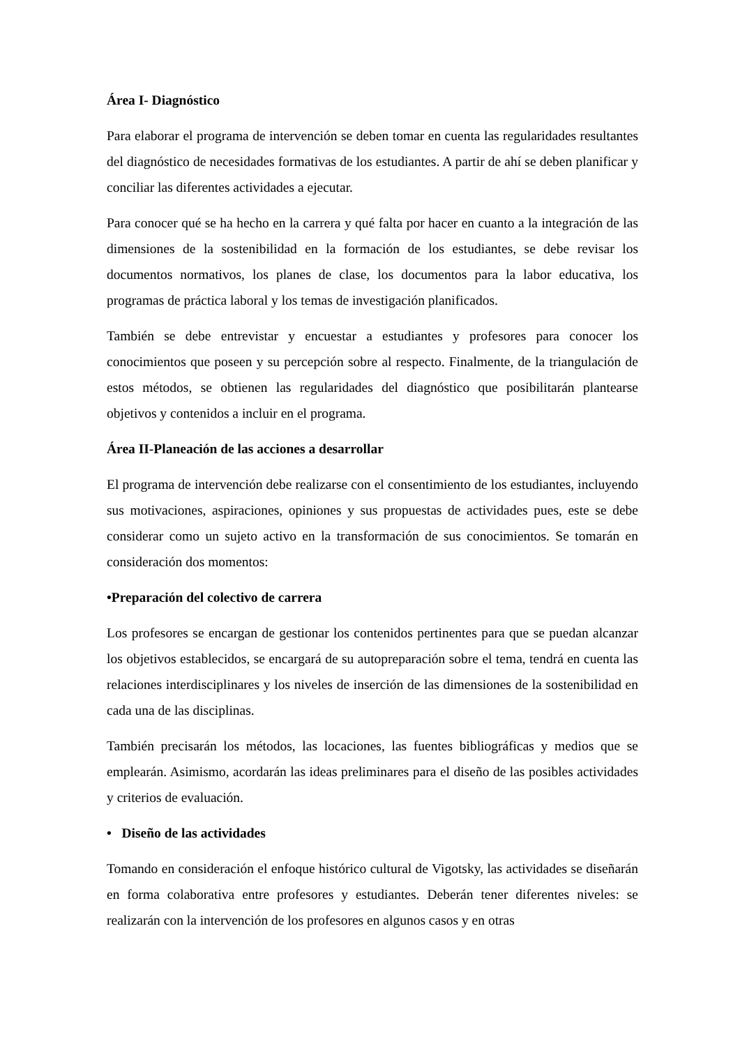Área I- Diagnóstico
Para elaborar el programa de intervención se deben tomar en cuenta las regularidades resultantes del diagnóstico de necesidades formativas de los estudiantes. A partir de ahí se deben planificar y conciliar las diferentes actividades a ejecutar.
Para conocer qué se ha hecho en la carrera y qué falta por hacer en cuanto a la integración de las dimensiones de la sostenibilidad en la formación de los estudiantes, se debe revisar los documentos normativos, los planes de clase, los documentos para la labor educativa, los programas de práctica laboral y los temas de investigación planificados.
También se debe entrevistar y encuestar a estudiantes y profesores para conocer los conocimientos que poseen y su percepción sobre al respecto. Finalmente, de la triangulación de estos métodos, se obtienen las regularidades del diagnóstico que posibilitarán plantearse objetivos y contenidos a incluir en el programa.
Área II-Planeación de las acciones a desarrollar
El programa de intervención debe realizarse con el consentimiento de los estudiantes, incluyendo sus motivaciones, aspiraciones, opiniones y sus propuestas de actividades pues, este se debe considerar como un sujeto activo en la transformación de sus conocimientos. Se tomarán en consideración dos momentos:
•Preparación del colectivo de carrera
Los profesores se encargan de gestionar los contenidos pertinentes para que se puedan alcanzar los objetivos establecidos, se encargará de su autopreparación sobre el tema, tendrá en cuenta las relaciones interdisciplinares y los niveles de inserción de las dimensiones de la sostenibilidad en cada una de las disciplinas.
También precisarán los métodos, las locaciones, las fuentes bibliográficas y medios que se emplearán. Asimismo, acordarán las ideas preliminares para el diseño de las posibles actividades y criterios de evaluación.
• Diseño de las actividades
Tomando en consideración el enfoque histórico cultural de Vigotsky, las actividades se diseñarán en forma colaborativa entre profesores y estudiantes. Deberán tener diferentes niveles: se realizarán con la intervención de los profesores en algunos casos y en otras